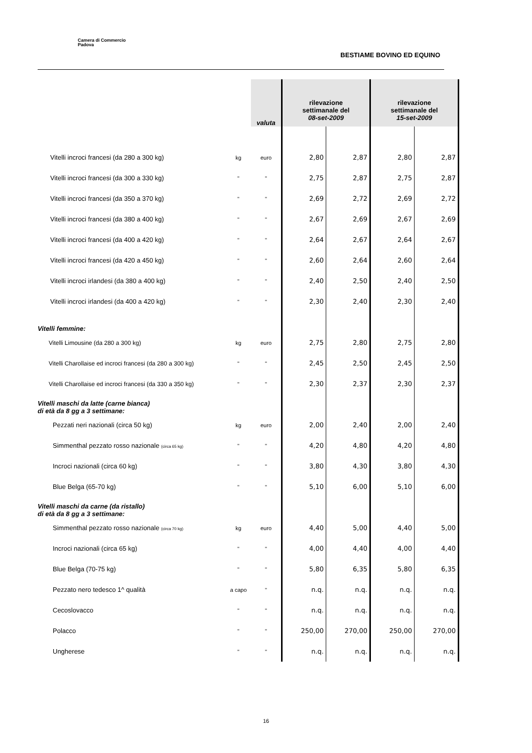Camera di Commercio
Padova
BESTIAME BOVINO ED EQUINO
| | | valuta | rilevazione settimanale del 08-set-2009 | | rilevazione settimanale del 15-set-2009 | |
| --- | --- | --- | --- | --- | --- | --- |
| Vitelli incroci francesi (da 280 a 300 kg) | kg | euro | 2,80 | 2,87 | 2,80 | 2,87 |
| Vitelli incroci francesi (da 300 a 330 kg) | " | " | 2,75 | 2,87 | 2,75 | 2,87 |
| Vitelli incroci francesi (da 350 a 370 kg) | " | " | 2,69 | 2,72 | 2,69 | 2,72 |
| Vitelli incroci francesi (da 380 a 400 kg) | " | " | 2,67 | 2,69 | 2,67 | 2,69 |
| Vitelli incroci francesi (da 400 a 420 kg) | " | " | 2,64 | 2,67 | 2,64 | 2,67 |
| Vitelli incroci francesi (da 420 a 450 kg) | " | " | 2,60 | 2,64 | 2,60 | 2,64 |
| Vitelli incroci irlandesi (da 380 a 400 kg) | " | " | 2,40 | 2,50 | 2,40 | 2,50 |
| Vitelli incroci irlandesi (da 400 a 420 kg) | " | " | 2,30 | 2,40 | 2,30 | 2,40 |
| Vitelli femmine: | | | | | | |
| Vitelli Limousine (da 280 a 300 kg) | kg | euro | 2,75 | 2,80 | 2,75 | 2,80 |
| Vitelli Charollaise ed incroci francesi (da 280 a 300 kg) | " | " | 2,45 | 2,50 | 2,45 | 2,50 |
| Vitelli Charollaise ed incroci francesi (da 330 a 350 kg) | " | " | 2,30 | 2,37 | 2,30 | 2,37 |
| Vitelli maschi da latte (carne bianca) di età da 8 gg a 3 settimane: | | | | | | |
| Pezzati neri nazionali (circa 50 kg) | kg | euro | 2,00 | 2,40 | 2,00 | 2,40 |
| Simmenthal pezzato rosso nazionale (circa 65 kg) | " | " | 4,20 | 4,80 | 4,20 | 4,80 |
| Incroci nazionali (circa 60 kg) | " | " | 3,80 | 4,30 | 3,80 | 4,30 |
| Blue Belga (65-70 kg) | " | " | 5,10 | 6,00 | 5,10 | 6,00 |
| Vitelli maschi da carne (da ristallo) di età da 8 gg a 3 settimane: | | | | | | |
| Simmenthal pezzato rosso nazionale (circa 70 kg) | kg | euro | 4,40 | 5,00 | 4,40 | 5,00 |
| Incroci nazionali (circa 65 kg) | " | " | 4,00 | 4,40 | 4,00 | 4,40 |
| Blue Belga (70-75 kg) | " | " | 5,80 | 6,35 | 5,80 | 6,35 |
| Pezzato nero tedesco 1^ qualità | a capo | " | n.q. | n.q. | n.q. | n.q. |
| Cecoslovacco | " | " | n.q. | n.q. | n.q. | n.q. |
| Polacco | " | " | 250,00 | 270,00 | 250,00 | 270,00 |
| Ungherese | " | " | n.q. | n.q. | n.q. | n.q. |
16